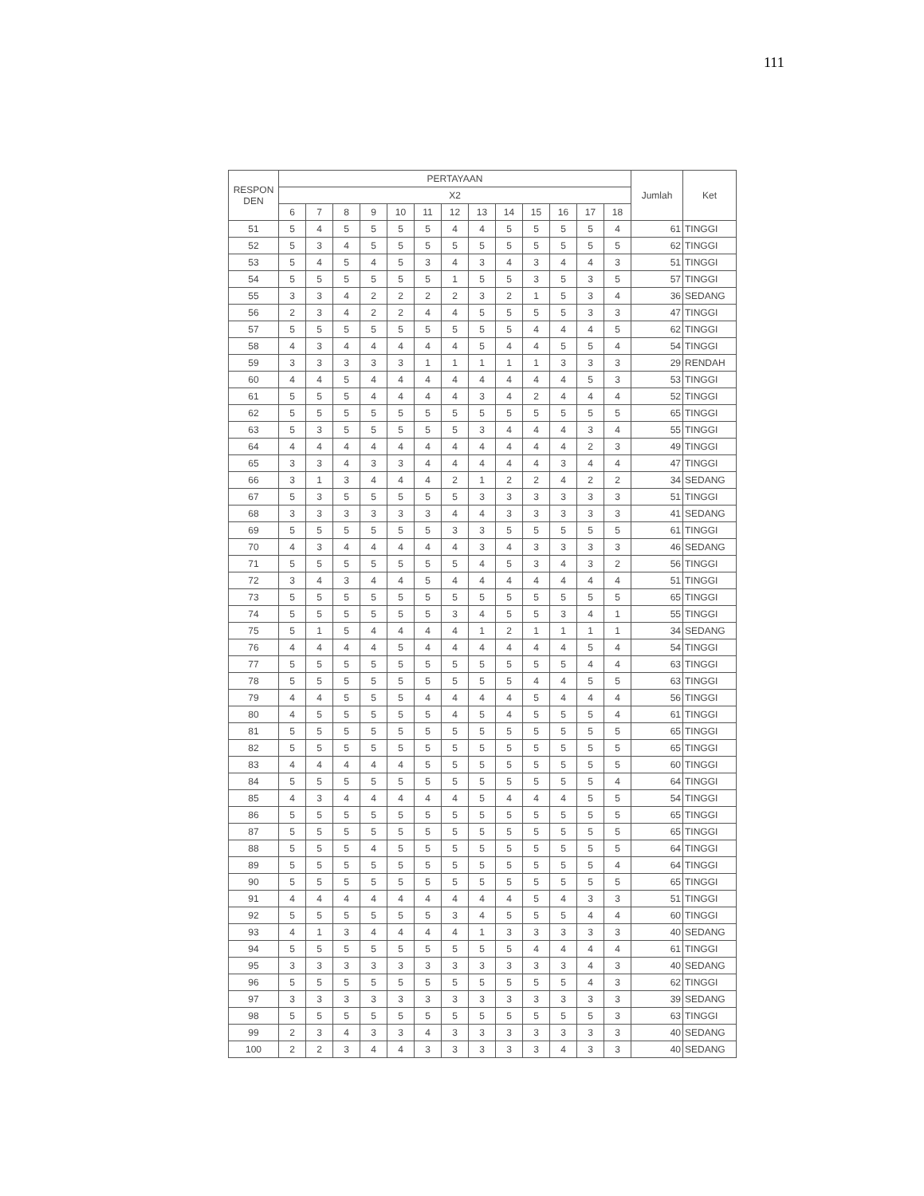111
| RESPON DEN | PERTAYAAN | | | | | | | | | | | | | Jumlah | Ket |
| --- | --- | --- | --- | --- | --- | --- | --- | --- | --- | --- | --- | --- | --- | --- | --- |
| | X2 | | | | | | | | | | | | | | |
| | 6 | 7 | 8 | 9 | 10 | 11 | 12 | 13 | 14 | 15 | 16 | 17 | 18 | | |
| 51 | 5 | 4 | 5 | 5 | 5 | 5 | 4 | 4 | 5 | 5 | 5 | 5 | 4 | 61 | TINGGI |
| 52 | 5 | 3 | 4 | 5 | 5 | 5 | 5 | 5 | 5 | 5 | 5 | 5 | 5 | 62 | TINGGI |
| 53 | 5 | 4 | 5 | 4 | 5 | 3 | 4 | 3 | 4 | 3 | 4 | 4 | 3 | 51 | TINGGI |
| 54 | 5 | 5 | 5 | 5 | 5 | 5 | 1 | 5 | 5 | 3 | 5 | 3 | 5 | 57 | TINGGI |
| 55 | 3 | 3 | 4 | 2 | 2 | 2 | 2 | 3 | 2 | 1 | 5 | 3 | 4 | 36 | SEDANG |
| 56 | 2 | 3 | 4 | 2 | 2 | 4 | 4 | 5 | 5 | 5 | 5 | 3 | 3 | 47 | TINGGI |
| 57 | 5 | 5 | 5 | 5 | 5 | 5 | 5 | 5 | 5 | 4 | 4 | 4 | 5 | 62 | TINGGI |
| 58 | 4 | 3 | 4 | 4 | 4 | 4 | 4 | 5 | 4 | 4 | 5 | 5 | 4 | 54 | TINGGI |
| 59 | 3 | 3 | 3 | 3 | 3 | 1 | 1 | 1 | 1 | 1 | 3 | 3 | 3 | 29 | RENDAH |
| 60 | 4 | 4 | 5 | 4 | 4 | 4 | 4 | 4 | 4 | 4 | 4 | 5 | 3 | 53 | TINGGI |
| 61 | 5 | 5 | 5 | 4 | 4 | 4 | 4 | 3 | 4 | 2 | 4 | 4 | 4 | 52 | TINGGI |
| 62 | 5 | 5 | 5 | 5 | 5 | 5 | 5 | 5 | 5 | 5 | 5 | 5 | 5 | 65 | TINGGI |
| 63 | 5 | 3 | 5 | 5 | 5 | 5 | 5 | 3 | 4 | 4 | 4 | 3 | 4 | 55 | TINGGI |
| 64 | 4 | 4 | 4 | 4 | 4 | 4 | 4 | 4 | 4 | 4 | 4 | 2 | 3 | 49 | TINGGI |
| 65 | 3 | 3 | 4 | 3 | 3 | 4 | 4 | 4 | 4 | 4 | 3 | 4 | 4 | 47 | TINGGI |
| 66 | 3 | 1 | 3 | 4 | 4 | 4 | 2 | 1 | 2 | 2 | 4 | 2 | 2 | 34 | SEDANG |
| 67 | 5 | 3 | 5 | 5 | 5 | 5 | 5 | 3 | 3 | 3 | 3 | 3 | 3 | 51 | TINGGI |
| 68 | 3 | 3 | 3 | 3 | 3 | 3 | 4 | 4 | 3 | 3 | 3 | 3 | 3 | 41 | SEDANG |
| 69 | 5 | 5 | 5 | 5 | 5 | 5 | 3 | 3 | 5 | 5 | 5 | 5 | 5 | 61 | TINGGI |
| 70 | 4 | 3 | 4 | 4 | 4 | 4 | 4 | 3 | 4 | 3 | 3 | 3 | 3 | 46 | SEDANG |
| 71 | 5 | 5 | 5 | 5 | 5 | 5 | 5 | 4 | 5 | 3 | 4 | 3 | 2 | 56 | TINGGI |
| 72 | 3 | 4 | 3 | 4 | 4 | 5 | 4 | 4 | 4 | 4 | 4 | 4 | 4 | 51 | TINGGI |
| 73 | 5 | 5 | 5 | 5 | 5 | 5 | 5 | 5 | 5 | 5 | 5 | 5 | 5 | 65 | TINGGI |
| 74 | 5 | 5 | 5 | 5 | 5 | 5 | 3 | 4 | 5 | 5 | 3 | 4 | 1 | 55 | TINGGI |
| 75 | 5 | 1 | 5 | 4 | 4 | 4 | 4 | 1 | 2 | 1 | 1 | 1 | 1 | 34 | SEDANG |
| 76 | 4 | 4 | 4 | 4 | 5 | 4 | 4 | 4 | 4 | 4 | 4 | 5 | 4 | 54 | TINGGI |
| 77 | 5 | 5 | 5 | 5 | 5 | 5 | 5 | 5 | 5 | 5 | 5 | 4 | 4 | 63 | TINGGI |
| 78 | 5 | 5 | 5 | 5 | 5 | 5 | 5 | 5 | 5 | 4 | 4 | 5 | 5 | 63 | TINGGI |
| 79 | 4 | 4 | 5 | 5 | 5 | 4 | 4 | 4 | 4 | 5 | 4 | 4 | 4 | 56 | TINGGI |
| 80 | 4 | 5 | 5 | 5 | 5 | 5 | 4 | 5 | 4 | 5 | 5 | 5 | 4 | 61 | TINGGI |
| 81 | 5 | 5 | 5 | 5 | 5 | 5 | 5 | 5 | 5 | 5 | 5 | 5 | 5 | 65 | TINGGI |
| 82 | 5 | 5 | 5 | 5 | 5 | 5 | 5 | 5 | 5 | 5 | 5 | 5 | 5 | 65 | TINGGI |
| 83 | 4 | 4 | 4 | 4 | 4 | 5 | 5 | 5 | 5 | 5 | 5 | 5 | 5 | 60 | TINGGI |
| 84 | 5 | 5 | 5 | 5 | 5 | 5 | 5 | 5 | 5 | 5 | 5 | 5 | 4 | 64 | TINGGI |
| 85 | 4 | 3 | 4 | 4 | 4 | 4 | 4 | 5 | 4 | 4 | 4 | 5 | 5 | 54 | TINGGI |
| 86 | 5 | 5 | 5 | 5 | 5 | 5 | 5 | 5 | 5 | 5 | 5 | 5 | 5 | 65 | TINGGI |
| 87 | 5 | 5 | 5 | 5 | 5 | 5 | 5 | 5 | 5 | 5 | 5 | 5 | 5 | 65 | TINGGI |
| 88 | 5 | 5 | 5 | 4 | 5 | 5 | 5 | 5 | 5 | 5 | 5 | 5 | 5 | 64 | TINGGI |
| 89 | 5 | 5 | 5 | 5 | 5 | 5 | 5 | 5 | 5 | 5 | 5 | 5 | 4 | 64 | TINGGI |
| 90 | 5 | 5 | 5 | 5 | 5 | 5 | 5 | 5 | 5 | 5 | 5 | 5 | 5 | 65 | TINGGI |
| 91 | 4 | 4 | 4 | 4 | 4 | 4 | 4 | 4 | 4 | 5 | 4 | 3 | 3 | 51 | TINGGI |
| 92 | 5 | 5 | 5 | 5 | 5 | 5 | 3 | 4 | 5 | 5 | 5 | 4 | 4 | 60 | TINGGI |
| 93 | 4 | 1 | 3 | 4 | 4 | 4 | 4 | 1 | 3 | 3 | 3 | 3 | 3 | 40 | SEDANG |
| 94 | 5 | 5 | 5 | 5 | 5 | 5 | 5 | 5 | 5 | 4 | 4 | 4 | 4 | 61 | TINGGI |
| 95 | 3 | 3 | 3 | 3 | 3 | 3 | 3 | 3 | 3 | 3 | 3 | 4 | 3 | 40 | SEDANG |
| 96 | 5 | 5 | 5 | 5 | 5 | 5 | 5 | 5 | 5 | 5 | 5 | 4 | 3 | 62 | TINGGI |
| 97 | 3 | 3 | 3 | 3 | 3 | 3 | 3 | 3 | 3 | 3 | 3 | 3 | 3 | 39 | SEDANG |
| 98 | 5 | 5 | 5 | 5 | 5 | 5 | 5 | 5 | 5 | 5 | 5 | 5 | 3 | 63 | TINGGI |
| 99 | 2 | 3 | 4 | 3 | 3 | 4 | 3 | 3 | 3 | 3 | 3 | 3 | 3 | 40 | SEDANG |
| 100 | 2 | 2 | 3 | 4 | 4 | 3 | 3 | 3 | 3 | 3 | 4 | 3 | 3 | 40 | SEDANG |